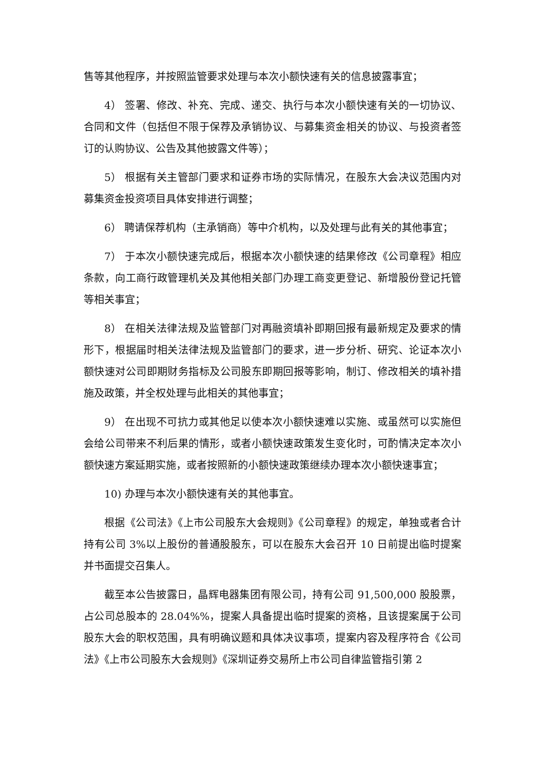售等其他程序，并按照监管要求处理与本次小额快速有关的信息披露事宜；
4） 签署、修改、补充、完成、递交、执行与本次小额快速有关的一切协议、合同和文件（包括但不限于保荐及承销协议、与募集资金相关的协议、与投资者签订的认购协议、公告及其他披露文件等）；
5） 根据有关主管部门要求和证券市场的实际情况，在股东大会决议范围内对募集资金投资项目具体安排进行调整；
6） 聘请保荐机构（主承销商）等中介机构，以及处理与此有关的其他事宜；
7） 于本次小额快速完成后，根据本次小额快速的结果修改《公司章程》相应条款，向工商行政管理机关及其他相关部门办理工商变更登记、新增股份登记托管等相关事宜；
8） 在相关法律法规及监管部门对再融资填补即期回报有最新规定及要求的情形下，根据届时相关法律法规及监管部门的要求，进一步分析、研究、论证本次小额快速对公司即期财务指标及公司股东即期回报等影响，制订、修改相关的填补措施及政策，并全权处理与此相关的其他事宜；
9） 在出现不可抗力或其他足以使本次小额快速难以实施、或虽然可以实施但会给公司带来不利后果的情形，或者小额快速政策发生变化时，可酌情决定本次小额快速方案延期实施，或者按照新的小额快速政策继续办理本次小额快速事宜；
10) 办理与本次小额快速有关的其他事宜。
根据《公司法》《上市公司股东大会规则》《公司章程》的规定，单独或者合计持有公司 3%以上股份的普通股股东，可以在股东大会召开 10 日前提出临时提案并书面提交召集人。
截至本公告披露日，晶辉电器集团有限公司，持有公司 91,500,000 股股票，占公司总股本的 28.04%%，提案人具备提出临时提案的资格，且该提案属于公司股东大会的职权范围，具有明确议题和具体决议事项，提案内容及程序符合《公司法》《上市公司股东大会规则》《深圳证券交易所上市公司自律监管指引第 2